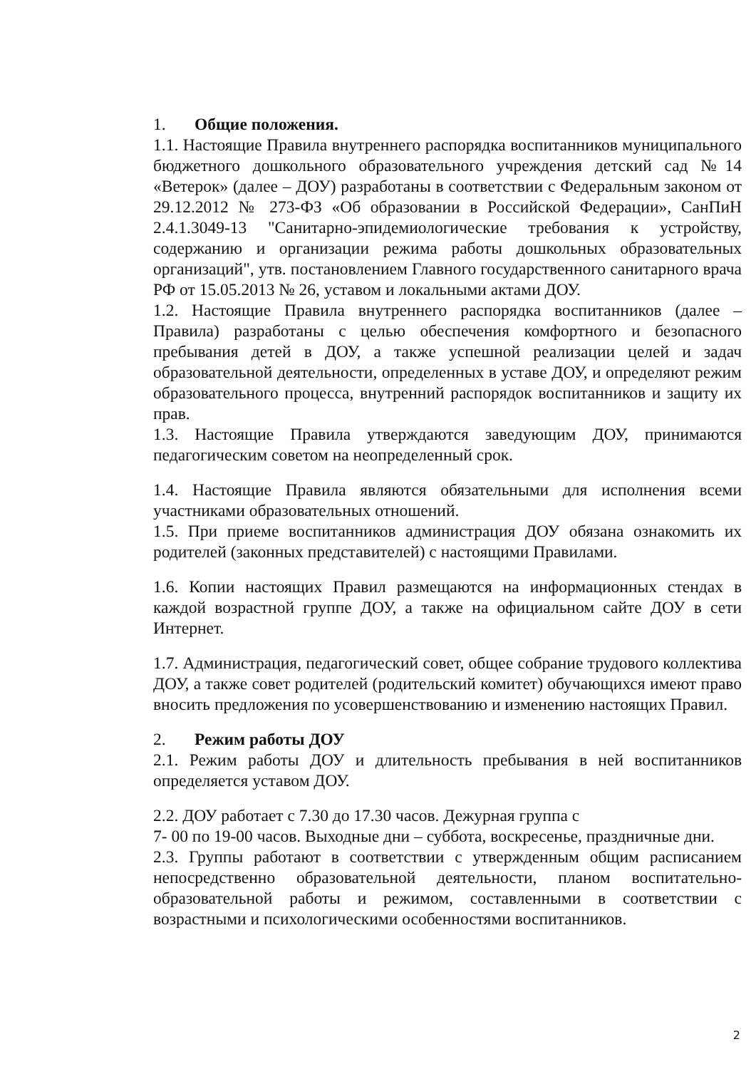1. Общие положения.
1.1. Настоящие Правила внутреннего распорядка воспитанников муниципального бюджетного дошкольного образовательного учреждения детский сад №14 «Ветерок» (далее – ДОУ) разработаны в соответствии с Федеральным законом от 29.12.2012 № 273-ФЗ «Об образовании в Российской Федерации», СанПиН 2.4.1.3049-13 "Санитарно-эпидемиологические требования к устройству, содержанию и организации режима работы дошкольных образовательных организаций", утв. постановлением Главного государственного санитарного врача РФ от 15.05.2013 № 26, уставом и локальными актами ДОУ.
1.2. Настоящие Правила внутреннего распорядка воспитанников (далее – Правила) разработаны с целью обеспечения комфортного и безопасного пребывания детей в ДОУ, а также успешной реализации целей и задач образовательной деятельности, определенных в уставе ДОУ, и определяют режим образовательного процесса, внутренний распорядок воспитанников и защиту их прав.
1.3. Настоящие Правила утверждаются заведующим ДОУ, принимаются педагогическим советом на неопределенный срок.
1.4. Настоящие Правила являются обязательными для исполнения всеми участниками образовательных отношений.
1.5. При приеме воспитанников администрация ДОУ обязана ознакомить их родителей (законных представителей) с настоящими Правилами.
1.6. Копии настоящих Правил размещаются на информационных стендах в каждой возрастной группе ДОУ, а также на официальном сайте ДОУ в сети Интернет.
1.7. Администрация, педагогический совет, общее собрание трудового коллектива ДОУ, а также совет родителей (родительский комитет) обучающихся имеют право вносить предложения по усовершенствованию и изменению настоящих Правил.
2. Режим работы ДОУ
2.1. Режим работы ДОУ и длительность пребывания в ней воспитанников определяется уставом ДОУ.
2.2. ДОУ работает с 7.30 до 17.30 часов. Дежурная группа с
7- 00 по 19-00 часов. Выходные дни – суббота, воскресенье, праздничные дни.
2.3. Группы работают в соответствии с утвержденным общим расписанием непосредственно образовательной деятельности, планом воспитательно-образовательной работы и режимом, составленными в соответствии с возрастными и психологическими особенностями воспитанников.
2